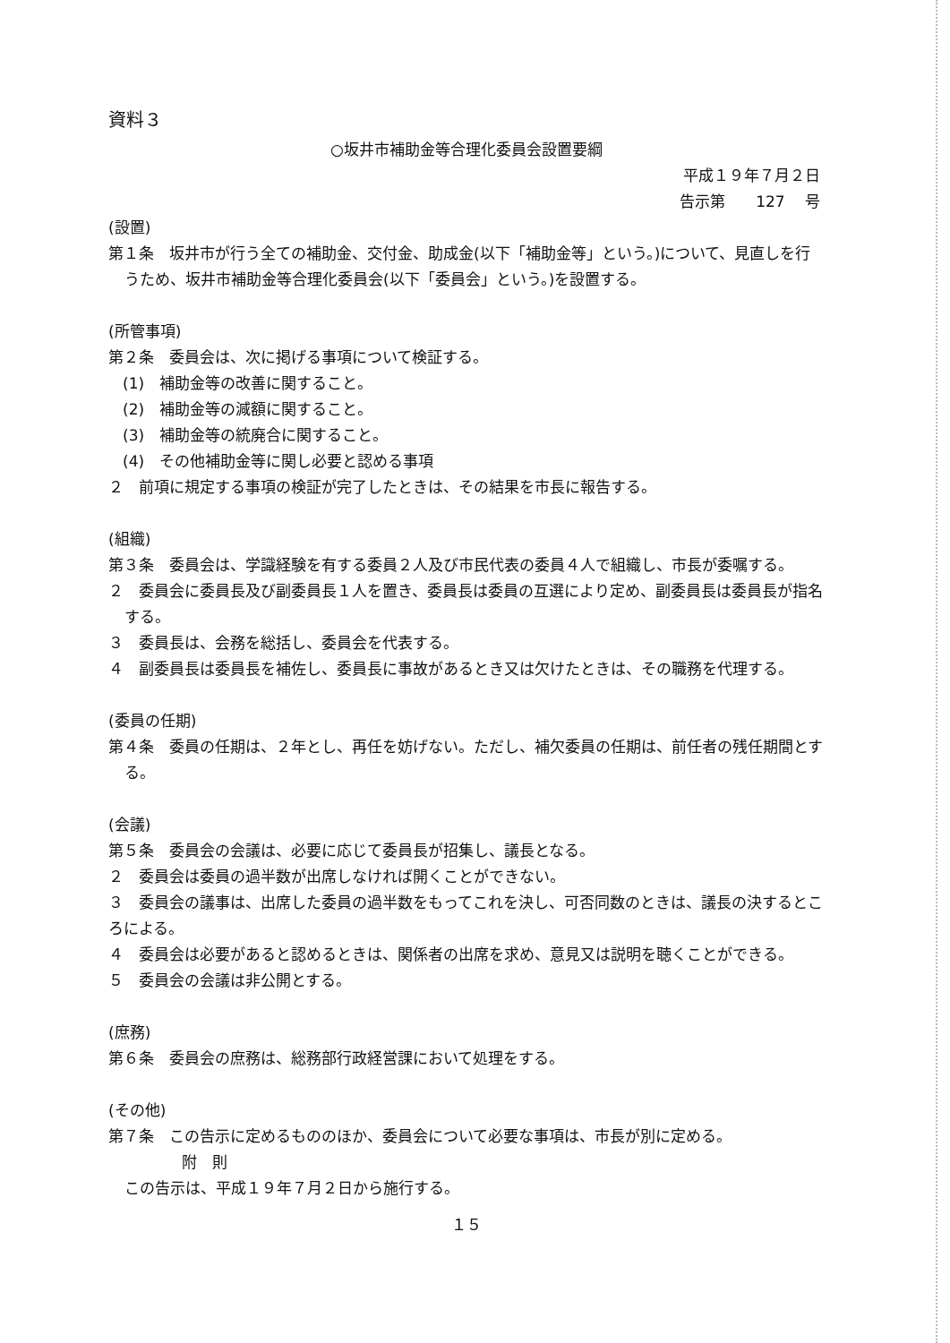資料３
○坂井市補助金等合理化委員会設置要綱
平成１９年７月２日
告示第　　127　 号
(設置)
第１条　坂井市が行う全ての補助金、交付金、助成金(以下「補助金等」という。)について、見直しを行うため、坂井市補助金等合理化委員会(以下「委員会」という。)を設置する。
(所管事項)
第２条　委員会は、次に掲げる事項について検証する。
(1)　補助金等の改善に関すること。
(2)　補助金等の減額に関すること。
(3)　補助金等の統廃合に関すること。
(4)　その他補助金等に関し必要と認める事項
２　前項に規定する事項の検証が完了したときは、その結果を市長に報告する。
(組織)
第３条　委員会は、学識経験を有する委員２人及び市民代表の委員４人で組織し、市長が委嘱する。
２　委員会に委員長及び副委員長１人を置き、委員長は委員の互選により定め、副委員長は委員長が指名する。
３　委員長は、会務を総括し、委員会を代表する。
４　副委員長は委員長を補佐し、委員長に事故があるとき又は欠けたときは、その職務を代理する。
(委員の任期)
第４条　委員の任期は、２年とし、再任を妨げない。ただし、補欠委員の任期は、前任者の残任期間とする。
(会議)
第５条　委員会の会議は、必要に応じて委員長が招集し、議長となる。
２　委員会は委員の過半数が出席しなければ開くことができない。
３　委員会の議事は、出席した委員の過半数をもってこれを決し、可否同数のときは、議長の決するところによる。
４　委員会は必要があると認めるときは、関係者の出席を求め、意見又は説明を聴くことができる。
５　委員会の会議は非公開とする。
(庶務)
第６条　委員会の庶務は、総務部行政経営課において処理をする。
(その他)
第７条　この告示に定めるもののほか、委員会について必要な事項は、市長が別に定める。
附　則
この告示は、平成１９年７月２日から施行する。
１５